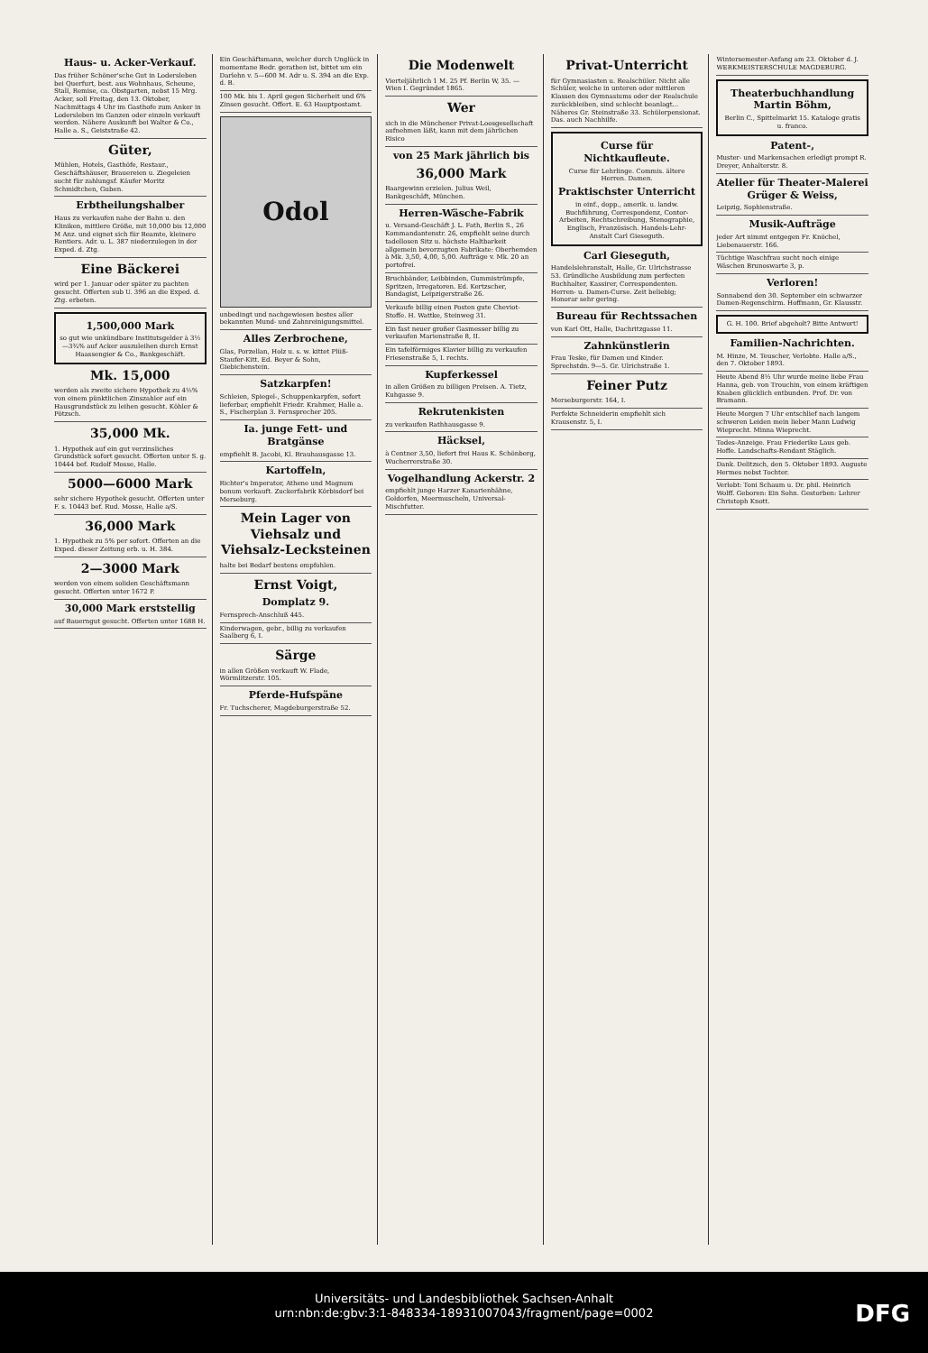Haus- u. Acker-Verkauf.
Das früher Schöner'sche Gut in Lodersleben bei Querfurt, best. aus Wohnhaus, Scheune, Stall, Remise, ca. Obstgarten, nebst 15 Mrg. Acker, soll Freitag, den 13. Oktober, Nachmittags 4 Uhr im Gasthofe zum Anker in Lodersleben im Ganzen oder einzeln verkauft werden. Nähere Auskunft bei Walter & Co., Halle a. S., Geiststraße 42.
Güter,
Mühlen, Hotels, Gasthöfe, Restaur., Geschäftshäuser, Brauereien u. Ziegeleien sucht für zahlungsf. Käufer Moritz Schmidtchen, Guben.
Erbtheilungshalber
Haus zu verkaufen nahe der Bahn u. den Kliniken, mittlere Größe, mit 10,000 bis 12,000 M Anz. und eignet sich für Beamte, kleinere Rentiers. Adr. u. L. 387 niederzulegen in der Exped. d. Ztg.
Eine Bäckerei
wird per 1. Januar oder später zu pachten gesucht. Offerten sub U. 396 an die Exped. d. Ztg. erbeten.
1,500,000 Mark
so gut wie unkündbare Institutsgelder à 3½—3¾% auf Acker auszuleihen durch Ernst Haassengier & Co., Bankgeschäft.
Mk. 15,000
werden als zweite sichere Hypothek zu 4½% von einem pünktlichen Zinszahler auf ein Hausgrundstück zu leihen gesucht. Köhler & Pötzsch.
35,000 Mk.
1. Hypothek auf ein gut verzinsliches Grundstück sofort gesucht. Offerten unter S. g. 10444 bef. Rudolf Mosse, Halle.
5000—6000 Mark
sehr sichere Hypothek gesucht. Offerten unter F. s. 10443 bef. Rud. Mosse, Halle a/S.
36,000 Mark
1. Hypothek zu 5% per sofort. Offerten an die Exped. dieser Zeitung erb. u. H. 384.
2—3000 Mark
werden von einem soliden Geschäftsmann gesucht. Offerten unter 1672 P.
30,000 Mark erststellig
auf Bauerngut gesucht. Offerten unter 1688 H.
Ein Geschäftsmann, welcher durch Unglück in momentane Bedr. gerathen ist, bittet um ein Darlehn v. 5—600 M. Adr u. S. 394 an die Exp. d. B.
100 Mk. bis 1. April gegen Sicherheit und 6% Zinsen gesucht. Offert. E. 63 Hauptpostamt.
Odol
unbedingt und nachgewiesen bestes aller bekannten Mund- und Zahnreinigungsmittel.
Alles Zerbrochene,
Glas, Porzellan, Holz u. s. w. kittet Plüß-Staufer-Kitt. Ed. Beyer & Sohn, Giebichenstein.
Satzkarpfen!
Schleien, Spiegel-, Schuppenkarpfen, sofort lieferbar, empfiehlt Friedr. Krahmer, Halle a. S., Fischerplan 3. Fernsprecher 205.
Ia. junge Fett- und Bratgänse
empfiehlt B. Jacobi, Kl. Brauhausgasse 13.
Kartoffeln,
Richter's Imperator, Athene und Magnum bonum verkauft. Zuckerfabrik Körbisdorf bei Merseburg.
Mein Lager von Viehsalz und Viehsalz-Lecksteinen
halte bei Bedarf bestens empfohlen.
Ernst Voigt,
Domplatz 9.
Fernsprech-Anschluß 445.
Kinderwagen, gebr., billig zu verkaufen Saalberg 6, I.
Särge
in allen Größen verkauft W. Flade, Wörmlitzerstr. 105.
Pferde-Hufspäne
Fr. Tuchscherer, Magdeburgerstraße 52.
Die Modenwelt
Vierteljährlich 1 M. 25 Pf. Berlin W, 35. — Wien I. Gegründet 1865.
Wer
sich in die Münchener Privat-Loosgesellschaft aufnehmen läßt, kann mit dem jährlichen Risico
von 25 Mark jährlich bis
36,000 Mark
Baargewinn erzielen. Julius Weil, Bankgeschäft, München.
Herren-Wäsche-Fabrik
u. Versand-Geschäft J. L. Fath, Berlin S., 26 Kommandantenstr. 26, empfiehlt seine durch tadellosen Sitz u. höchste Haltbarkeit allgemein bevorzugten Fabrikate: Oberhemden à Mk. 3,50, 4,00, 5,00. Aufträge v. Mk. 20 an portofrei.
Bruchbänder, Leibbinden, Gummistrümpfe, Spritzen, Irregatoren. Ed. Kertzscher, Bandagist, Leipzigerstraße 26.
Verkaufe billig einen Posten gute Cheviot-Stoffe. H. Wattke, Steinweg 31.
Ein fast neuer großer Gasmesser billig zu verkaufen Marienstraße 8, II.
Ein tafelförmiges Klavier billig zu verkaufen Friesenstraße 5, I. rechts.
Kupferkessel
in allen Größen zu billigen Preisen. A. Tietz, Kuhgasse 9.
Rekrutenkisten
zu verkaufen Rathhausgasse 9.
Häcksel,
à Centner 3,50, liefert frei Haus K. Schönberg, Wucherrerstraße 30.
Vogelhandlung Ackerstr. 2
empfiehlt junge Harzer Kanarienhähne, Goldorfen, Meermuscheln, Universal-Mischfutter.
Privat-Unterricht
für Gymnasiasten u. Realschüler. Nicht alle Schüler, welche in unteren oder mittleren Klassen des Gymnasiums oder der Realschule zurückbleiben, sind schlecht beanlagt... Näheres Gr. Steinstraße 33. Schülerpensionat. Das. auch Nachhilfe.
Curse für Nichtkaufleute.
Curse für Lehrlinge. Commis. ältere Herren. Damen.
Praktischster Unterricht
in einf., dopp., amerik. u. landw. Buchführung, Correspondenz, Contor-Arbeiten, Rechtschreibung, Stenographie, Englisch, Französisch. Handels-Lehr-Anstalt Carl Gieseguth.
Carl Gieseguth,
Handelslehranstalt, Halle, Gr. Ulrichstrasse 53. Gründliche Ausbildung zum perfecten Buchhalter, Kassirer, Correspondenten. Herren- u. Damen-Curse. Zeit beliebig; Honorar sehr gering.
Bureau für Rechtssachen
von Karl Ott, Halle, Dachritzgasse 11.
Zahnkünstlerin
Frau Teske, für Damen und Kinder. Sprechstdn. 9—5. Gr. Ulrichstraße 1.
Feiner Putz
Merseburgerstr. 164, I.
Perfekte Schneiderin empfiehlt sich Krausenstr. 5, I.
Wintersemester-Anfang am 23. Oktober d. J. WERKMEISTERSCHULE MAGDEBURG.
Theaterbuchhandlung Martin Böhm,
Berlin C., Spittelmarkt 15. Kataloge gratis u. franco.
Patent-,
Muster- und Markensachen erledigt prompt R. Dreyer, Anhalterstr. 8.
Atelier für Theater-Malerei Grüger & Weiss,
Leipzig, Sophienstraße.
Musik-Aufträge
jeder Art nimmt entgegen Fr. Knöchel, Liebenauerstr. 166.
Tüchtige Waschfrau sucht noch einige Wäschen Brunoswarte 3, p.
Verloren!
Sonnabend den 30. September ein schwarzer Damen-Regenschirm. Hoffmann, Gr. Klausstr.
G. H. 100. Brief abgeholt? Bitte Antwort!
Familien-Nachrichten.
M. Hinze, M. Teuscher, Verlobte. Halle a/S., den 7. Oktober 1893.
Heute Abend 8½ Uhr wurde meine liebe Frau Hanna, geb. von Trouchin, von einem kräftigen Knaben glücklich entbunden. Prof. Dr. von Bramann.
Heute Morgen 7 Uhr entschlief nach langem schweren Leiden mein lieber Mann Ludwig Wieprecht. Minna Wieprecht.
Todes-Anzeige. Frau Friederike Laus geb. Hoffe. Landschafts-Rendant Stäglich.
Dank. Delitzsch, den 5. Oktober 1893. Auguste Hermes nebst Tochter.
Verlobt: Toni Schaum u. Dr. phil. Heinrich Wolff. Geboren: Ein Sohn. Gestorben: Lehrer Christoph Knott.
Universitäts- und Landesbibliothek Sachsen-Anhalt
urn:nbn:de:gbv:3:1-848334-18931007043/fragment/page=0002
DFG